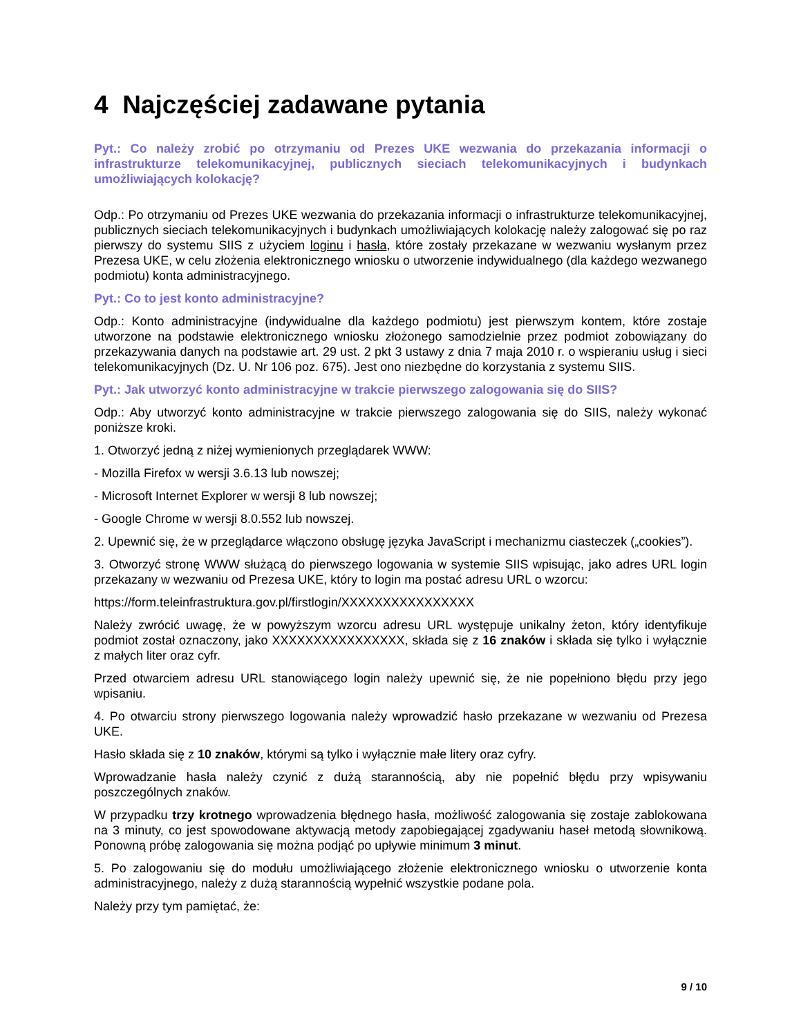4 Najczęściej zadawane pytania
Pyt.: Co należy zrobić po otrzymaniu od Prezes UKE wezwania do przekazania informacji o infrastrukturze telekomunikacyjnej, publicznych sieciach telekomunikacyjnych i budynkach umożliwiających kolokację?
Odp.: Po otrzymaniu od Prezes UKE wezwania do przekazania informacji o infrastrukturze telekomunikacyjnej, publicznych sieciach telekomunikacyjnych i budynkach umożliwiających kolokację należy zalogować się po raz pierwszy do systemu SIIS z użyciem loginu i hasła, które zostały przekazane w wezwaniu wysłanym przez Prezesa UKE, w celu złożenia elektronicznego wniosku o utworzenie indywidualnego (dla każdego wezwanego podmiotu) konta administracyjnego.
Pyt.: Co to jest konto administracyjne?
Odp.: Konto administracyjne (indywidualne dla każdego podmiotu) jest pierwszym kontem, które zostaje utworzone na podstawie elektronicznego wniosku złożonego samodzielnie przez podmiot zobowiązany do przekazywania danych na podstawie art. 29 ust. 2 pkt 3 ustawy z dnia 7 maja 2010 r. o wspieraniu usług i sieci telekomunikacyjnych (Dz. U. Nr 106 poz. 675). Jest ono niezbędne do korzystania z systemu SIIS.
Pyt.: Jak utworzyć konto administracyjne w trakcie pierwszego zalogowania się do SIIS?
Odp.: Aby utworzyć konto administracyjne w trakcie pierwszego zalogowania się do SIIS, należy wykonać poniższe kroki.
1. Otworzyć jedną z niżej wymienionych przeglądarek WWW:
- Mozilla Firefox w wersji 3.6.13 lub nowszej;
- Microsoft Internet Explorer w wersji 8 lub nowszej;
- Google Chrome w wersji 8.0.552 lub nowszej.
2. Upewnić się, że w przeglądarce włączono obsługę języka JavaScript i mechanizmu ciasteczek („cookies”).
3. Otworzyć stronę WWW służącą do pierwszego logowania w systemie SIIS wpisując, jako adres URL login przekazany w wezwaniu od Prezesa UKE, który to login ma postać adresu URL o wzorcu:
https://form.teleinfrastruktura.gov.pl/firstlogin/XXXXXXXXXXXXXXXX
Należy zwrócić uwagę, że w powyższym wzorcu adresu URL występuje unikalny żeton, który identyfikuje podmiot został oznaczony, jako XXXXXXXXXXXXXXXX, składa się z 16 znaków i składa się tylko i wyłącznie z małych liter oraz cyfr.
Przed otwarciem adresu URL stanowiącego login należy upewnić się, że nie popełniono błędu przy jego wpisaniu.
4. Po otwarciu strony pierwszego logowania należy wprowadzić hasło przekazane w wezwaniu od Prezesa UKE.
Hasło składa się z 10 znaków, którymi są tylko i wyłącznie małe litery oraz cyfry.
Wprowadzanie hasła należy czynić z dużą starannością, aby nie popełnić błędu przy wpisywaniu poszczególnych znaków.
W przypadku trzy krotnego wprowadzenia błędnego hasła, możliwość zalogowania się zostaje zablokowana na 3 minuty, co jest spowodowane aktywacją metody zapobiegającej zgadywaniu haseł metodą słownikową. Ponowną próbę zalogowania się można podjąć po upływie minimum 3 minut.
5. Po zalogowaniu się do modułu umożliwiającego złożenie elektronicznego wniosku o utworzenie konta administracyjnego, należy z dużą starannością wypełnić wszystkie podane pola.
Należy przy tym pamiętać, że:
9 / 10